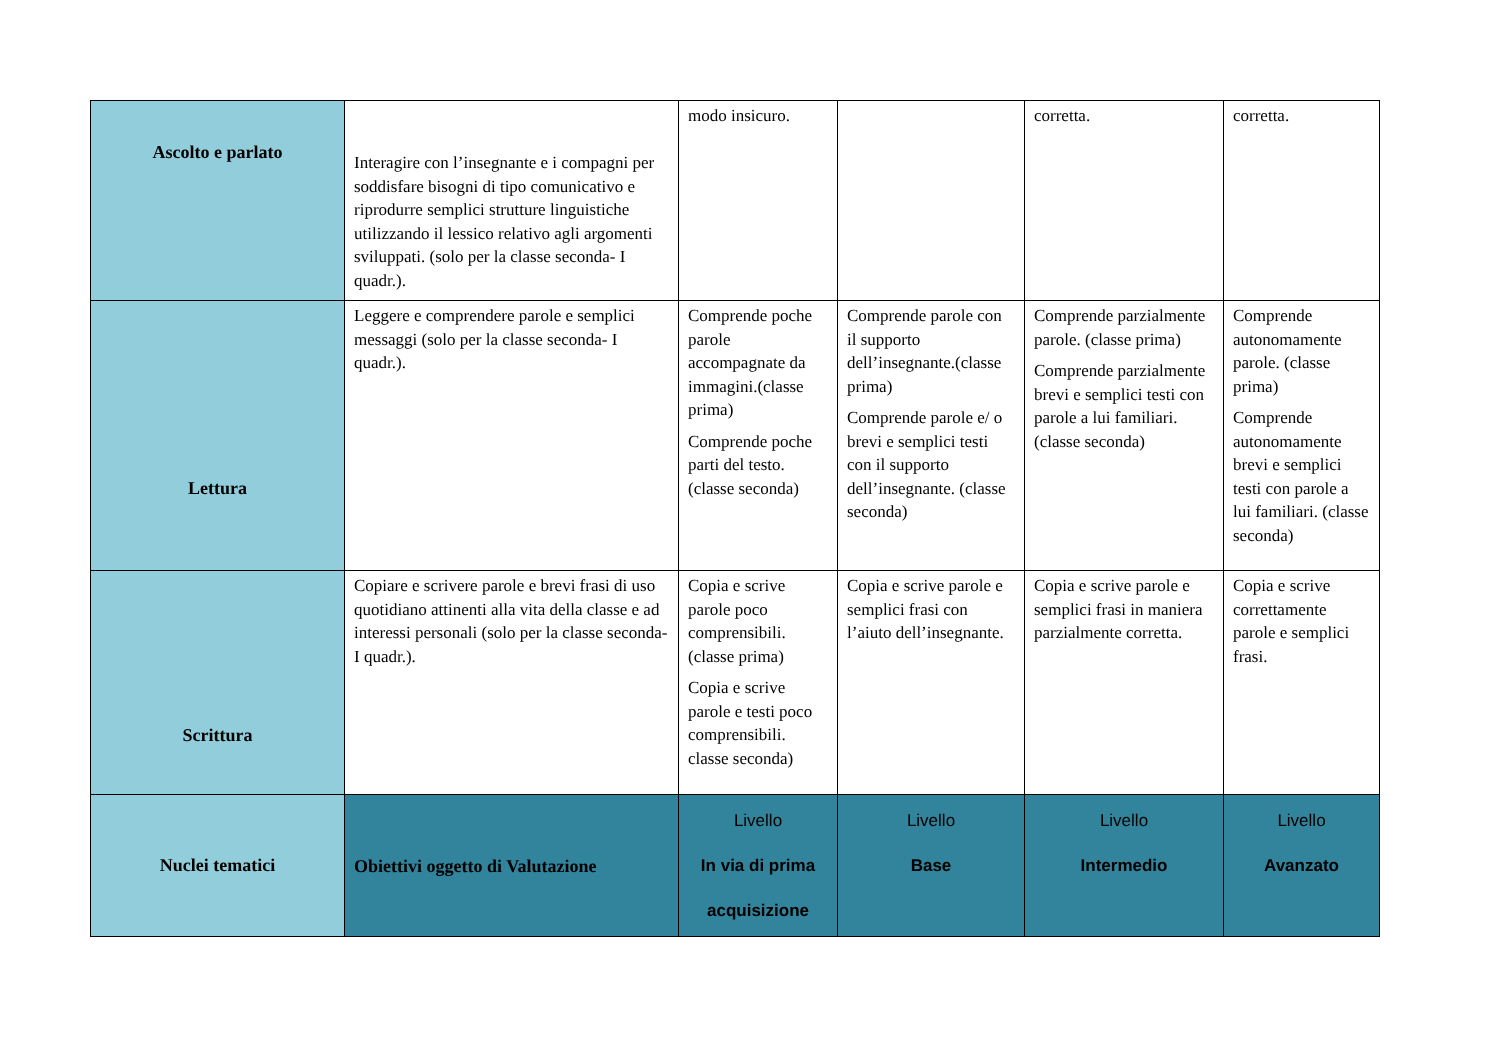| Ascolto e parlato | Interagire con l’insegnante e i compagni per soddisfare bisogni di tipo comunicativo e riprodurre semplici strutture linguistiche utilizzando il lessico relativo agli argomenti sviluppati. (solo per la classe seconda- I quadr.). | modo insicuro. | | corretta. | corretta. |
| Lettura | Leggere e comprendere parole e semplici messaggi (solo per la classe seconda- I quadr.). | Comprende poche parole accompagnate da immagini.(classe prima) Comprende poche parti del testo. (classe seconda) | Comprende parole con il supporto dell’insegnante.(classe prima) Comprende parole e/ o brevi e semplici testi con il supporto dell’insegnante. (classe seconda) | Comprende parzialmente parole. (classe prima) Comprende parzialmente brevi e semplici testi con parole a lui familiari. (classe seconda) | Comprende autonomamente parole. (classe prima) Comprende autonomamente brevi e semplici testi con parole a lui familiari. (classe seconda) |
| Scrittura | Copiare e scrivere parole e brevi frasi di uso quotidiano attinenti alla vita della classe e ad interessi personali (solo per la classe seconda- I quadr.). | Copia e scrive parole poco comprensibili. (classe prima) Copia e scrive parole e testi poco comprensibili. classe seconda) | Copia e scrive parole e semplici frasi con l’aiuto dell’insegnante. | Copia e scrive parole e semplici frasi in maniera parzialmente corretta. | Copia e scrive correttamente parole e semplici frasi. |
| Nuclei tematici | Obiettivi oggetto di Valutazione | Livello In via di prima acquisizione | Livello Base | Livello Intermedio | Livello Avanzato |